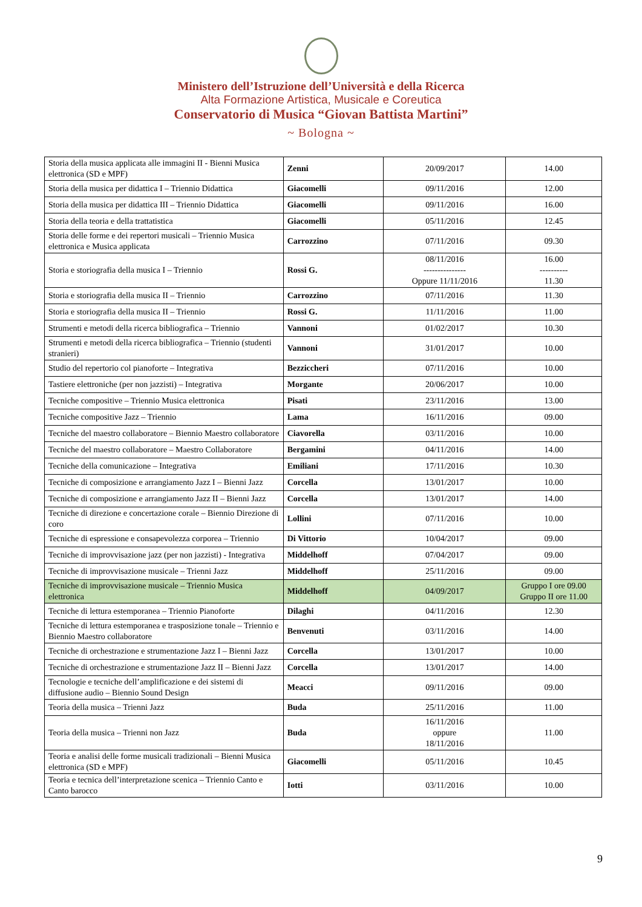Ministero dell’Istruzione dell’Università e della Ricerca
Alta Formazione Artistica, Musicale e Coreutica
Conservatorio di Musica “Giovan Battista Martini”
~ Bologna ~
| Storia della musica applicata alle immagini II - Bienni Musica elettronica (SD e MPF) | Zenni | 20/09/2017 | 14.00 |
| Storia della musica per didattica I – Triennio Didattica | Giacomelli | 09/11/2016 | 12.00 |
| Storia della musica per didattica III – Triennio Didattica | Giacomelli | 09/11/2016 | 16.00 |
| Storia della teoria e della trattatistica | Giacomelli | 05/11/2016 | 12.45 |
| Storia delle forme e dei repertori musicali – Triennio Musica elettronica e Musica applicata | Carrozzino | 07/11/2016 | 09.30 |
| Storia e storiografia della musica I – Triennio | Rossi G. | 08/11/2016 --------------- Oppure 11/11/2016 | 16.00 ---------- 11.30 |
| Storia e storiografia della musica II – Triennio | Carrozzino | 07/11/2016 | 11.30 |
| Storia e storiografia della musica II – Triennio | Rossi G. | 11/11/2016 | 11.00 |
| Strumenti e metodi della ricerca bibliografica – Triennio | Vannoni | 01/02/2017 | 10.30 |
| Strumenti e metodi della ricerca bibliografica – Triennio (studenti stranieri) | Vannoni | 31/01/2017 | 10.00 |
| Studio del repertorio col pianoforte – Integrativa | Bezziccheri | 07/11/2016 | 10.00 |
| Tastiere elettroniche (per non jazzisti) – Integrativa | Morgante | 20/06/2017 | 10.00 |
| Tecniche compositive – Triennio Musica elettronica | Pisati | 23/11/2016 | 13.00 |
| Tecniche compositive Jazz – Triennio | Lama | 16/11/2016 | 09.00 |
| Tecniche del maestro collaboratore – Biennio Maestro collaboratore | Ciavorella | 03/11/2016 | 10.00 |
| Tecniche del maestro collaboratore – Maestro Collaboratore | Bergamini | 04/11/2016 | 14.00 |
| Tecniche della comunicazione – Integrativa | Emiliani | 17/11/2016 | 10.30 |
| Tecniche di composizione e arrangiamento Jazz I – Bienni Jazz | Corcella | 13/01/2017 | 10.00 |
| Tecniche di composizione e arrangiamento Jazz II – Bienni Jazz | Corcella | 13/01/2017 | 14.00 |
| Tecniche di direzione e concertazione corale – Biennio Direzione di coro | Lollini | 07/11/2016 | 10.00 |
| Tecniche di espressione e consapevolezza corporea – Triennio | Di Vittorio | 10/04/2017 | 09.00 |
| Tecniche di improvvisazione jazz (per non jazzisti) - Integrativa | Middelhoff | 07/04/2017 | 09.00 |
| Tecniche di improvvisazione musicale – Trienni Jazz | Middelhoff | 25/11/2016 | 09.00 |
| Tecniche di improvvisazione musicale – Triennio Musica elettronica | Middelhoff | 04/09/2017 | Gruppo I ore 09.00 Gruppo II ore 11.00 |
| Tecniche di lettura estemporanea – Triennio Pianoforte | Dilaghi | 04/11/2016 | 12.30 |
| Tecniche di lettura estemporanea e trasposizione tonale – Triennio e Biennio Maestro collaboratore | Benvenuti | 03/11/2016 | 14.00 |
| Tecniche di orchestrazione e strumentazione Jazz I – Bienni Jazz | Corcella | 13/01/2017 | 10.00 |
| Tecniche di orchestrazione e strumentazione Jazz II – Bienni Jazz | Corcella | 13/01/2017 | 14.00 |
| Tecnologie e tecniche dell’amplificazione e dei sistemi di diffusione audio – Biennio Sound Design | Meacci | 09/11/2016 | 09.00 |
| Teoria della musica – Trienni Jazz | Buda | 25/11/2016 | 11.00 |
| Teoria della musica – Trienni non Jazz | Buda | 16/11/2016 oppure 18/11/2016 | 11.00 |
| Teoria e analisi delle forme musicali tradizionali – Bienni Musica elettronica (SD e MPF) | Giacomelli | 05/11/2016 | 10.45 |
| Teoria e tecnica dell’interpretazione scenica – Triennio Canto e Canto barocco | Iotti | 03/11/2016 | 10.00 |
9